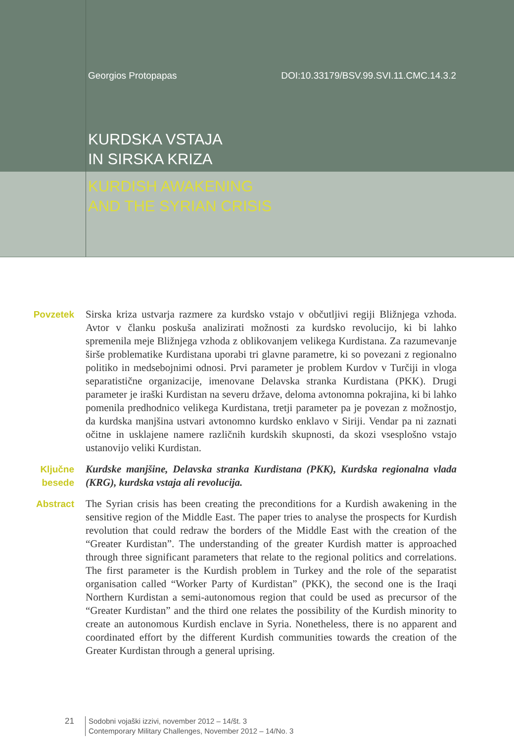Georgios Protopapas DOI:10.33179/BSV.99.SVI.11.CMC.14.3.2
KURDSKA VSTAJA
IN SIRSKA KRIZA
KURDISH AWAKENING
AND THE SYRIAN CRISIS
Povzetek Sirska kriza ustvarja razmere za kurdsko vstajo v občutljivi regiji Bližnjega vzhoda. Avtor v članku poskuša analizirati možnosti za kurdsko revolucijo, ki bi lahko spremenila meje Bližnjega vzhoda z oblikovanjem velikega Kurdistana. Za razumevanje širše problematike Kurdistana uporabi tri glavne parametre, ki so povezani z regionalno politiko in medsebojnimi odnosi. Prvi parameter je problem Kurdov v Turčiji in vloga separatistične organizacije, imenovane Delavska stranka Kurdistana (PKK). Drugi parameter je iraški Kurdistan na severu države, deloma avtonomna pokrajina, ki bi lahko pomenila predhodnico velikega Kurdistana, tretji parameter pa je povezan z možnostjo, da kurdska manjšina ustvari avtonomno kurdsko enklavo v Siriji. Vendar pa ni zaznati očitne in usklajene namere različnih kurdskih skupnosti, da skozi vsesplošno vstajo ustanovijo veliki Kurdistan.
Ključne
besede
Kurdske manjšine, Delavska stranka Kurdistana (PKK), Kurdska regionalna vlada (KRG), kurdska vstaja ali revolucija.
Abstract The Syrian crisis has been creating the preconditions for a Kurdish awakening in the sensitive region of the Middle East. The paper tries to analyse the prospects for Kurdish revolution that could redraw the borders of the Middle East with the creation of the “Greater Kurdistan”. The understanding of the greater Kurdish matter is approached through three significant parameters that relate to the regional politics and correlations. The first parameter is the Kurdish problem in Turkey and the role of the separatist organisation called “Worker Party of Kurdistan” (PKK), the second one is the Iraqi Northern Kurdistan a semi-autonomous region that could be used as precursor of the “Greater Kurdistan” and the third one relates the possibility of the Kurdish minority to create an autonomous Kurdish enclave in Syria. Nonetheless, there is no apparent and coordinated effort by the different Kurdish communities towards the creation of the Greater Kurdistan through a general uprising.
21
Sodobni vojaški izzivi, november 2012 – 14/št. 3
Contemporary Military Challenges, November 2012 – 14/No. 3